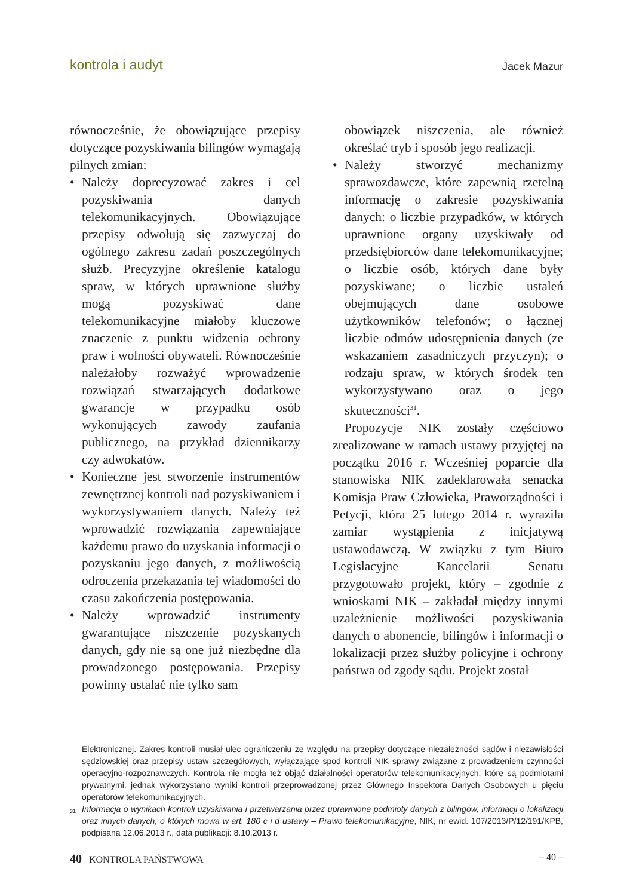kontrola i audyt Jacek Mazur
równocześnie, że obowiązujące przepisy dotyczące pozyskiwania bilingów wymagają pilnych zmian:
• Należy doprecyzować zakres i cel pozyskiwania danych telekomunikacyjnych. Obowiązujące przepisy odwołują się zazwyczaj do ogólnego zakresu zadań poszczególnych służb. Precyzyjne określenie katalogu spraw, w których uprawnione służby mogą pozyskiwać dane telekomunikacyjne miałoby kluczowe znaczenie z punktu widzenia ochrony praw i wolności obywateli. Równocześnie należałoby rozważyć wprowadzenie rozwiązań stwarzających dodatkowe gwarancje w przypadku osób wykonujących zawody zaufania publicznego, na przykład dziennikarzy czy adwokatów.
• Konieczne jest stworzenie instrumentów zewnętrznej kontroli nad pozyskiwaniem i wykorzystywaniem danych. Należy też wprowadzić rozwiązania zapewniające każdemu prawo do uzyskania informacji o pozyskaniu jego danych, z możliwością odroczenia przekazania tej wiadomości do czasu zakończenia postępowania.
• Należy wprowadzić instrumenty gwarantujące niszczenie pozyskanych danych, gdy nie są one już niezbędne dla prowadzonego postępowania. Przepisy powinny ustalać nie tylko sam
obowiązek niszczenia, ale również określać tryb i sposób jego realizacji.
• Należy stworzyć mechanizmy sprawozdawcze, które zapewnią rzetelną informację o zakresie pozyskiwania danych: o liczbie przypadków, w których uprawnione organy uzyskiwały od przedsiębiorców dane telekomunikacyjne; o liczbie osób, których dane były pozyskiwane; o liczbie ustaleń obejmujących dane osobowe użytkowników telefonów; o łącznej liczbie odmów udostępnienia danych (ze wskazaniem zasadniczych przyczyn); o rodzaju spraw, w których środek ten wykorzystywano oraz o jego skuteczności<sup>31</sup>.
Propozycje NIK zostały częściowo zrealizowane w ramach ustawy przyjętej na początku 2016 r. Wcześniej poparcie dla stanowiska NIK zadeklarowała senacka Komisja Praw Człowieka, Praworządności i Petycji, która 25 lutego 2014 r. wyraziła zamiar wystąpienia z inicjatywą ustawodawczą. W związku z tym Biuro Legislacyjne Kancelarii Senatu przygotowało projekt, który – zgodnie z wnioskami NIK – zakładał między innymi uzależnienie możliwości pozyskiwania danych o abonencie, bilingów i informacji o lokalizacji przez służby policyjne i ochrony państwa od zgody sądu. Projekt został
Elektronicznej. Zakres kontroli musiał ulec ograniczeniu ze względu na przepisy dotyczące niezależności sądów i niezawisłości sędziowskiej oraz przepisy ustaw szczegółowych, wyłączające spod kontroli NIK sprawy związane z prowadzeniem czynności operacyjno-rozpoznawczych. Kontrola nie mogła też objąć działalności operatorów telekomunikacyjnych, które są podmiotami prywatnymi, jednak wykorzystano wyniki kontroli przeprowadzonej przez Głównego Inspektora Danych Osobowych u pięciu operatorów telekomunikacyjnych.
<sup>31</sup> Informacja o wynikach kontroli uzyskiwania i przetwarzania przez uprawnione podmioty danych z bilingów, informacji o lokalizacji oraz innych danych, o których mowa w art. 180 c i d ustawy – Prawo telekomunikacyjne, NIK, nr ewid. 107/2013/P/12/191/KPB, podpisana 12.06.2013 r., data publikacji: 8.10.2013 r.
40 KONTROLA PAŃSTWOWA – 40 –